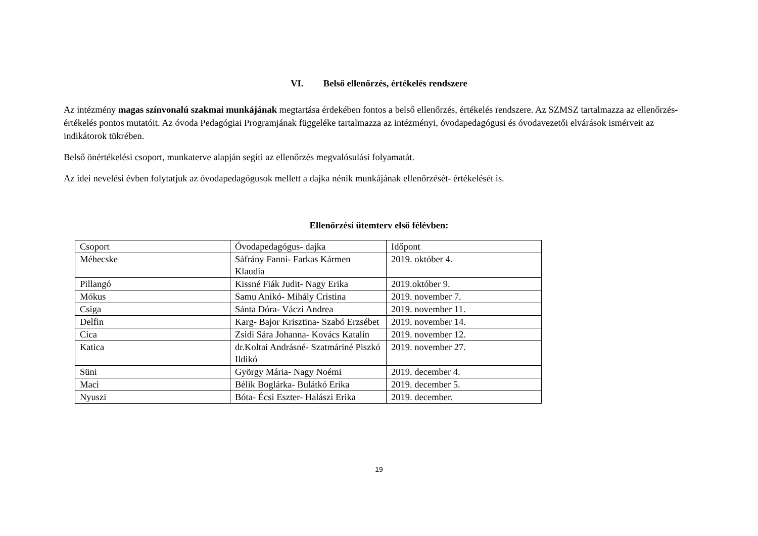VI. Belső ellenőrzés, értékelés rendszere
Az intézmény magas színvonalú szakmai munkájának megtartása érdekében fontos a belső ellenőrzés, értékelés rendszere. Az SZMSZ tartalmazza az ellenőrzés- értékelés pontos mutatóit. Az óvoda Pedagógiai Programjának függeléke tartalmazza az intézményi, óvodapedagógusi és óvodavezetői elvárások ismérveit az indikátorok tükrében.
Belső önértékelési csoport, munkaterve alapján segíti az ellenőrzés megvalósulási folyamatát.
Az idei nevelési évben folytatjuk az óvodapedagógusok mellett a dajka nénik munkájának ellenőrzését- értékelését is.
Ellenőrzési ütemterv első félévben:
| Csoport | Óvodapedagógus- dajka | Időpont |
| Méhecske | Sáfrány Fanni- Farkas Kármen Klaudia | 2019. október 4. |
| Pillangó | Kissné Fiák Judit- Nagy Erika | 2019.október 9. |
| Mókus | Samu Anikó- Mihály Cristina | 2019. november 7. |
| Csiga | Sánta Dóra- Váczi Andrea | 2019. november 11. |
| Delfin | Karg- Bajor Krisztina- Szabó Erzsébet | 2019. november 14. |
| Cica | Zsidi Sára Johanna- Kovács Katalin | 2019. november 12. |
| Katica | dr.Koltai Andrásné- Szatmáriné Piszkó Ildikó | 2019. november 27. |
| Süni | György Mária- Nagy Noémi | 2019. december 4. |
| Maci | Bélik Boglárka- Bulátkó Erika | 2019. december 5. |
| Nyuszi | Bóta- Écsi Eszter- Halászi Erika | 2019. december. |
19